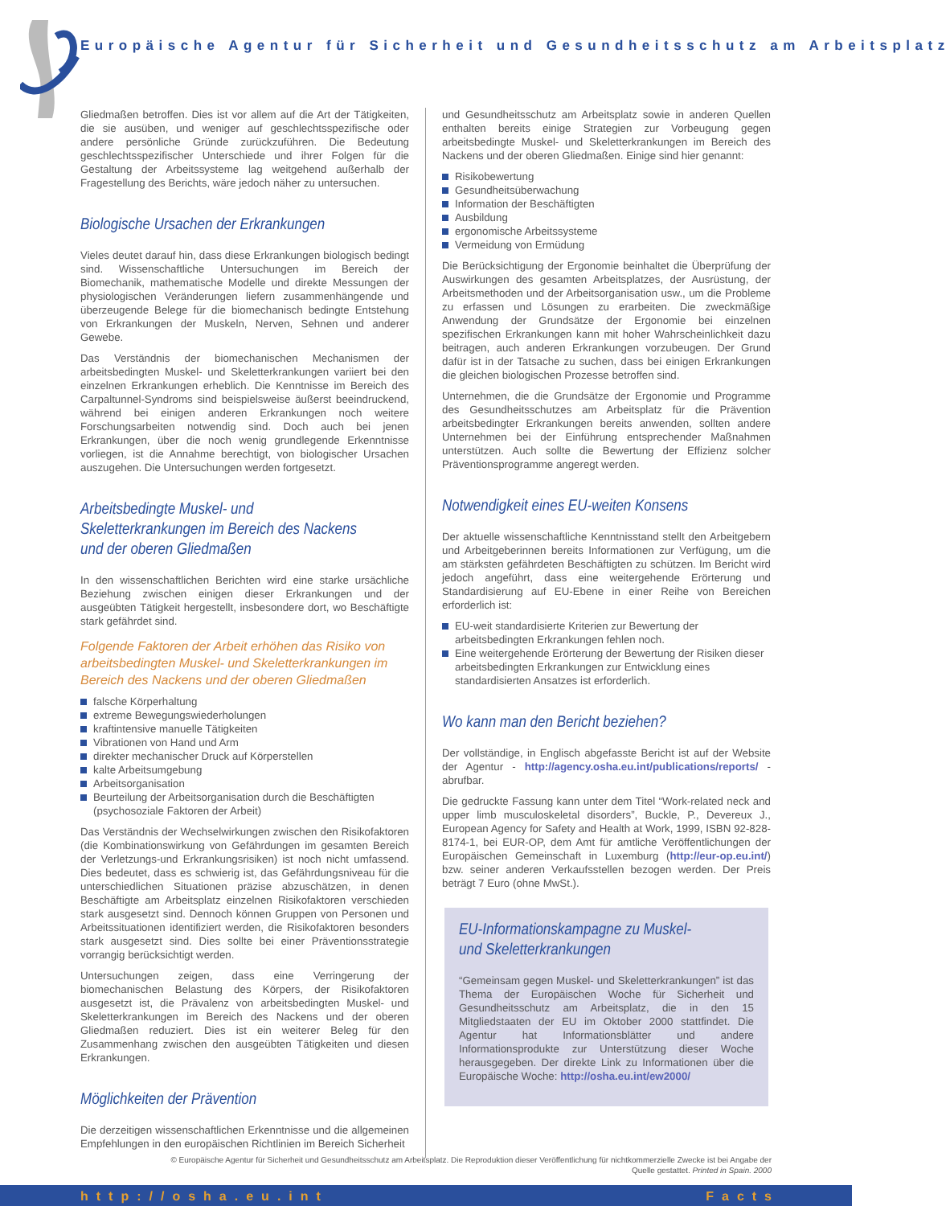Europäische Agentur für Sicherheit und Gesundheitsschutz am Arbeitsplatz
Gliedmaßen betroffen. Dies ist vor allem auf die Art der Tätigkeiten, die sie ausüben, und weniger auf geschlechtsspezifische oder andere persönliche Gründe zurückzuführen. Die Bedeutung geschlechtsspezifischer Unterschiede und ihrer Folgen für die Gestaltung der Arbeitssysteme lag weitgehend außerhalb der Fragestellung des Berichts, wäre jedoch näher zu untersuchen.
Biologische Ursachen der Erkrankungen
Vieles deutet darauf hin, dass diese Erkrankungen biologisch bedingt sind. Wissenschaftliche Untersuchungen im Bereich der Biomechanik, mathematische Modelle und direkte Messungen der physiologischen Veränderungen liefern zusammenhängende und überzeugende Belege für die biomechanisch bedingte Entstehung von Erkrankungen der Muskeln, Nerven, Sehnen und anderer Gewebe.
Das Verständnis der biomechanischen Mechanismen der arbeitsbedingten Muskel- und Skeletterkrankungen variiert bei den einzelnen Erkrankungen erheblich. Die Kenntnisse im Bereich des Carpaltunnel-Syndroms sind beispielsweise äußerst beeindruckend, während bei einigen anderen Erkrankungen noch weitere Forschungsarbeiten notwendig sind. Doch auch bei jenen Erkrankungen, über die noch wenig grundlegende Erkenntnisse vorliegen, ist die Annahme berechtigt, von biologischer Ursachen auszugehen. Die Untersuchungen werden fortgesetzt.
Arbeitsbedingte Muskel- und Skeletterkrankungen im Bereich des Nackens und der oberen Gliedmaßen
In den wissenschaftlichen Berichten wird eine starke ursächliche Beziehung zwischen einigen dieser Erkrankungen und der ausgeübten Tätigkeit hergestellt, insbesondere dort, wo Beschäftigte stark gefährdet sind.
Folgende Faktoren der Arbeit erhöhen das Risiko von arbeitsbedingten Muskel- und Skeletterkrankungen im Bereich des Nackens und der oberen Gliedmaßen
falsche Körperhaltung
extreme Bewegungswiederholungen
kraftintensive manuelle Tätigkeiten
Vibrationen von Hand und Arm
direkter mechanischer Druck auf Körperstellen
kalte Arbeitsumgebung
Arbeitsorganisation
Beurteilung der Arbeitsorganisation durch die Beschäftigten (psychosoziale Faktoren der Arbeit)
Das Verständnis der Wechselwirkungen zwischen den Risikofaktoren (die Kombinationswirkung von Gefährdungen im gesamten Bereich der Verletzungs-und Erkrankungsrisiken) ist noch nicht umfassend. Dies bedeutet, dass es schwierig ist, das Gefährdungsniveau für die unterschiedlichen Situationen präzise abzuschätzen, in denen Beschäftigte am Arbeitsplatz einzelnen Risikofaktoren verschieden stark ausgesetzt sind. Dennoch können Gruppen von Personen und Arbeitssituationen identifiziert werden, die Risikofaktoren besonders stark ausgesetzt sind. Dies sollte bei einer Präventionsstrategie vorrangig berücksichtigt werden.
Untersuchungen zeigen, dass eine Verringerung der biomechanischen Belastung des Körpers, der Risikofaktoren ausgesetzt ist, die Prävalenz von arbeitsbedingten Muskel- und Skeletterkrankungen im Bereich des Nackens und der oberen Gliedmaßen reduziert. Dies ist ein weiterer Beleg für den Zusammenhang zwischen den ausgeübten Tätigkeiten und diesen Erkrankungen.
Möglichkeiten der Prävention
Die derzeitigen wissenschaftlichen Erkenntnisse und die allgemeinen Empfehlungen in den europäischen Richtlinien im Bereich Sicherheit
und Gesundheitsschutz am Arbeitsplatz sowie in anderen Quellen enthalten bereits einige Strategien zur Vorbeugung gegen arbeitsbedingte Muskel- und Skeletterkrankungen im Bereich des Nackens und der oberen Gliedmaßen. Einige sind hier genannt:
Risikobewertung
Gesundheitsüberwachung
Information der Beschäftigten
Ausbildung
ergonomische Arbeitssysteme
Vermeidung von Ermüdung
Die Berücksichtigung der Ergonomie beinhaltet die Überprüfung der Auswirkungen des gesamten Arbeitsplatzes, der Ausrüstung, der Arbeitsmethoden und der Arbeitsorganisation usw., um die Probleme zu erfassen und Lösungen zu erarbeiten. Die zweckmäßige Anwendung der Grundsätze der Ergonomie bei einzelnen spezifischen Erkrankungen kann mit hoher Wahrscheinlichkeit dazu beitragen, auch anderen Erkrankungen vorzubeugen. Der Grund dafür ist in der Tatsache zu suchen, dass bei einigen Erkrankungen die gleichen biologischen Prozesse betroffen sind.
Unternehmen, die die Grundsätze der Ergonomie und Programme des Gesundheitsschutzes am Arbeitsplatz für die Prävention arbeitsbedingter Erkrankungen bereits anwenden, sollten andere Unternehmen bei der Einführung entsprechender Maßnahmen unterstützen. Auch sollte die Bewertung der Effizienz solcher Präventionsprogramme angeregt werden.
Notwendigkeit eines EU-weiten Konsens
Der aktuelle wissenschaftliche Kenntnisstand stellt den Arbeitgebern und Arbeitgeberinnen bereits Informationen zur Verfügung, um die am stärksten gefährdeten Beschäftigten zu schützen. Im Bericht wird jedoch angeführt, dass eine weitergehende Erörterung und Standardisierung auf EU-Ebene in einer Reihe von Bereichen erforderlich ist:
EU-weit standardisierte Kriterien zur Bewertung der arbeitsbedingten Erkrankungen fehlen noch.
Eine weitergehende Erörterung der Bewertung der Risiken dieser arbeitsbedingten Erkrankungen zur Entwicklung eines standardisierten Ansatzes ist erforderlich.
Wo kann man den Bericht beziehen?
Der vollständige, in Englisch abgefasste Bericht ist auf der Website der Agentur - http://agency.osha.eu.int/publications/reports/ - abrufbar.
Die gedruckte Fassung kann unter dem Titel “Work-related neck and upper limb musculoskeletal disorders”, Buckle, P., Devereux J., European Agency for Safety and Health at Work, 1999, ISBN 92-828-8174-1, bei EUR-OP, dem Amt für amtliche Veröffentlichungen der Europäischen Gemeinschaft in Luxemburg (http://eur-op.eu.int/) bzw. seiner anderen Verkaufsstellen bezogen werden. Der Preis beträgt 7 Euro (ohne MwSt.).
EU-Informationskampagne zu Muskel- und Skeletterkrankungen
“Gemeinsam gegen Muskel- und Skeletterkrankungen” ist das Thema der Europäischen Woche für Sicherheit und Gesundheitsschutz am Arbeitsplatz, die in den 15 Mitgliedstaaten der EU im Oktober 2000 stattfindet. Die Agentur hat Informationsblätter und andere Informationsprodukte zur Unterstützung dieser Woche herausgegeben. Der direkte Link zu Informationen über die Europäische Woche: http://osha.eu.int/ew2000/
© Europäische Agentur für Sicherheit und Gesundheitsschutz am Arbeitsplatz. Die Reproduktion dieser Veröffentlichung für nichtkommerzielle Zwecke ist bei Angabe der Quelle gestattet. Printed in Spain. 2000
http://osha.eu.int Facts